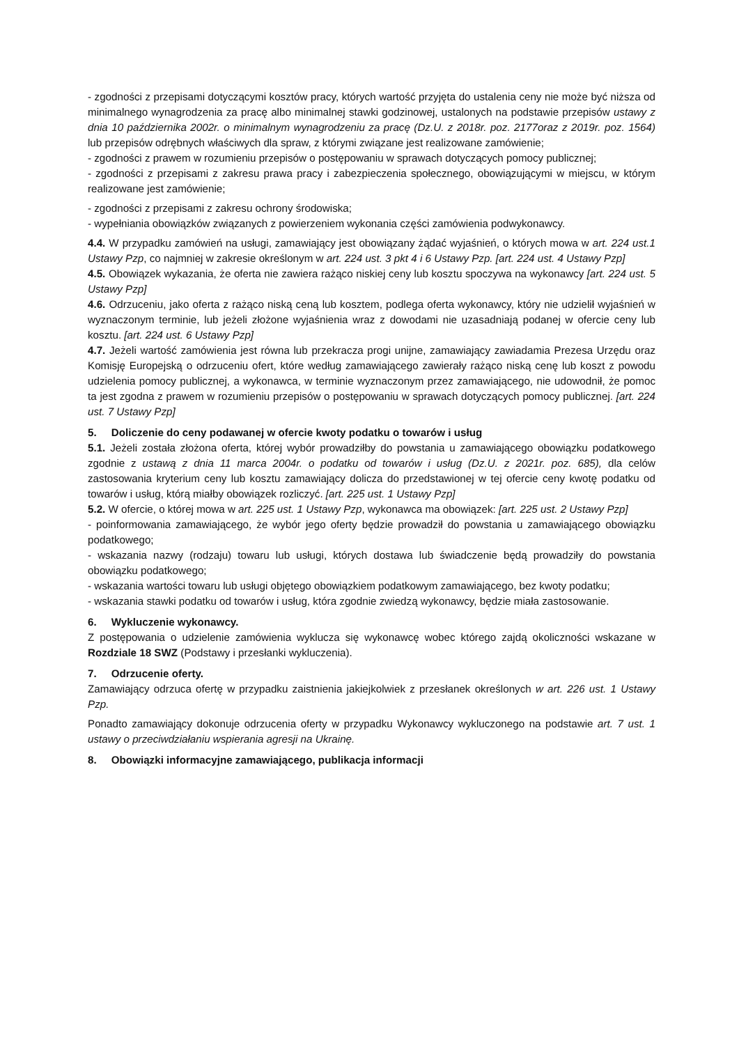- zgodności z przepisami dotyczącymi kosztów pracy, których wartość przyjęta do ustalenia ceny nie może być niższa od minimalnego wynagrodzenia za pracę albo minimalnej stawki godzinowej, ustalonych na podstawie przepisów ustawy z dnia 10 października 2002r. o minimalnym wynagrodzeniu za pracę (Dz.U. z 2018r. poz. 2177oraz z 2019r. poz. 1564) lub przepisów odrębnych właściwych dla spraw, z którymi związane jest realizowane zamówienie;
- zgodności z prawem w rozumieniu przepisów o postępowaniu w sprawach dotyczących pomocy publicznej;
- zgodności z przepisami z zakresu prawa pracy i zabezpieczenia społecznego, obowiązującymi w miejscu, w którym realizowane jest zamówienie;
- zgodności z przepisami z zakresu ochrony środowiska;
- wypełniania obowiązków związanych z powierzeniem wykonania części zamówienia podwykonawcy.
4.4. W przypadku zamówień na usługi, zamawiający jest obowiązany żądać wyjaśnień, o których mowa w art. 224 ust.1 Ustawy Pzp, co najmniej w zakresie określonym w art. 224 ust. 3 pkt 4 i 6 Ustawy Pzp. [art. 224 ust. 4 Ustawy Pzp]
4.5. Obowiązek wykazania, że oferta nie zawiera rażąco niskiej ceny lub kosztu spoczywa na wykonawcy [art. 224 ust. 5 Ustawy Pzp]
4.6. Odrzuceniu, jako oferta z rażąco niską ceną lub kosztem, podlega oferta wykonawcy, który nie udzielił wyjaśnień w wyznaczonym terminie, lub jeżeli złożone wyjaśnienia wraz z dowodami nie uzasadniają podanej w ofercie ceny lub kosztu. [art. 224 ust. 6 Ustawy Pzp]
4.7. Jeżeli wartość zamówienia jest równa lub przekracza progi unijne, zamawiający zawiadamia Prezesa Urzędu oraz Komisję Europejską o odrzuceniu ofert, które według zamawiającego zawierały rażąco niską cenę lub koszt z powodu udzielenia pomocy publicznej, a wykonawca, w terminie wyznaczonym przez zamawiającego, nie udowodnił, że pomoc ta jest zgodna z prawem w rozumieniu przepisów o postępowaniu w sprawach dotyczących pomocy publicznej. [art. 224 ust. 7 Ustawy Pzp]
5. Doliczenie do ceny podawanej w ofercie kwoty podatku o towarów i usług
5.1. Jeżeli została złożona oferta, której wybór prowadziłby do powstania u zamawiającego obowiązku podatkowego zgodnie z ustawą z dnia 11 marca 2004r. o podatku od towarów i usług (Dz.U. z 2021r. poz. 685), dla celów zastosowania kryterium ceny lub kosztu zamawiający dolicza do przedstawionej w tej ofercie ceny kwotę podatku od towarów i usług, którą miałby obowiązek rozliczyć. [art. 225 ust. 1 Ustawy Pzp]
5.2. W ofercie, o której mowa w art. 225 ust. 1 Ustawy Pzp, wykonawca ma obowiązek: [art. 225 ust. 2 Ustawy Pzp]
- poinformowania zamawiającego, że wybór jego oferty będzie prowadził do powstania u zamawiającego obowiązku podatkowego;
- wskazania nazwy (rodzaju) towaru lub usługi, których dostawa lub świadczenie będą prowadziły do powstania obowiązku podatkowego;
- wskazania wartości towaru lub usługi objętego obowiązkiem podatkowym zamawiającego, bez kwoty podatku;
- wskazania stawki podatku od towarów i usług, która zgodnie zwiedzą wykonawcy, będzie miała zastosowanie.
6. Wykluczenie wykonawcy.
Z postępowania o udzielenie zamówienia wyklucza się wykonawcę wobec którego zajdą okoliczności wskazane w Rozdziale 18 SWZ (Podstawy i przesłanki wykluczenia).
7. Odrzucenie oferty.
Zamawiający odrzuca ofertę w przypadku zaistnienia jakiejkolwiek z przesłanek określonych w art. 226 ust. 1 Ustawy Pzp.
Ponadto zamawiający dokonuje odrzucenia oferty w przypadku Wykonawcy wykluczonego na podstawie art. 7 ust. 1 ustawy o przeciwdziałaniu wspierania agresji na Ukrainę.
8. Obowiązki informacyjne zamawiającego, publikacja informacji